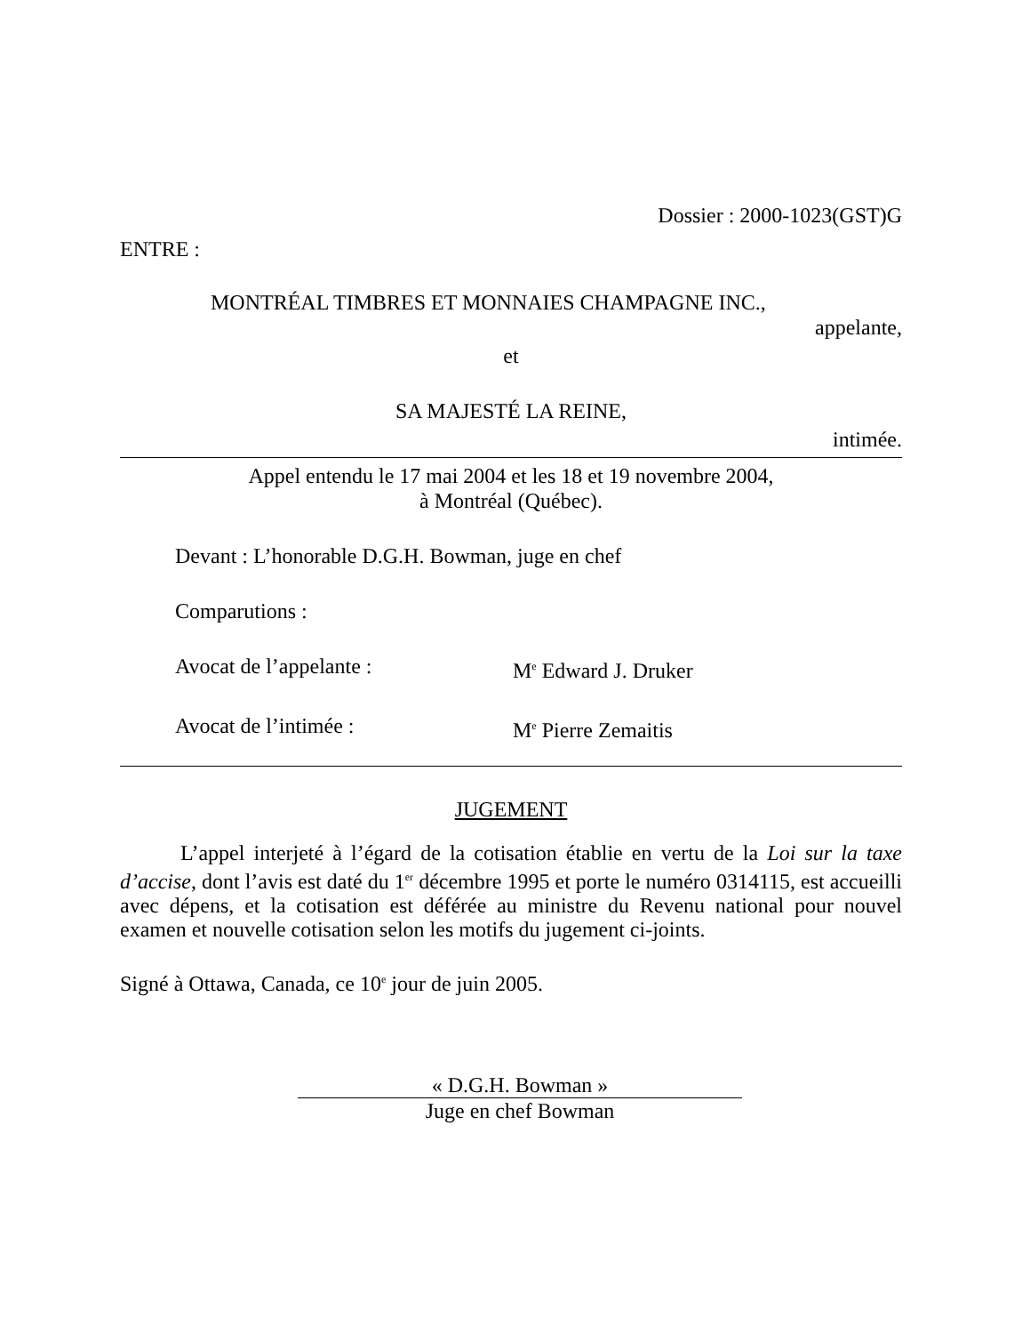Dossier : 2000-1023(GST)G
ENTRE :
MONTRÉAL TIMBRES ET MONNAIES CHAMPAGNE INC.,
appelante,
et
SA MAJESTÉ LA REINE,
intimée.
Appel entendu le 17 mai 2004 et les 18 et 19 novembre 2004,
à Montréal (Québec).
Devant : L’honorable D.G.H. Bowman, juge en chef
Comparutions :
Avocat de l’appelante : M<sup>e</sup> Edward J. Druker
Avocat de l’intimée : M<sup>e</sup> Pierre Zemaitis
JUGEMENT
L’appel interjeté à l’égard de la cotisation établie en vertu de la Loi sur la taxe d’accise, dont l’avis est daté du 1<sup>er</sup> décembre 1995 et porte le numéro 0314115, est accueilli avec dépens, et la cotisation est déférée au ministre du Revenu national pour nouvel examen et nouvelle cotisation selon les motifs du jugement ci-joints.
Signé à Ottawa, Canada, ce 10<sup>e</sup> jour de juin 2005.
« D.G.H. Bowman »
Juge en chef Bowman